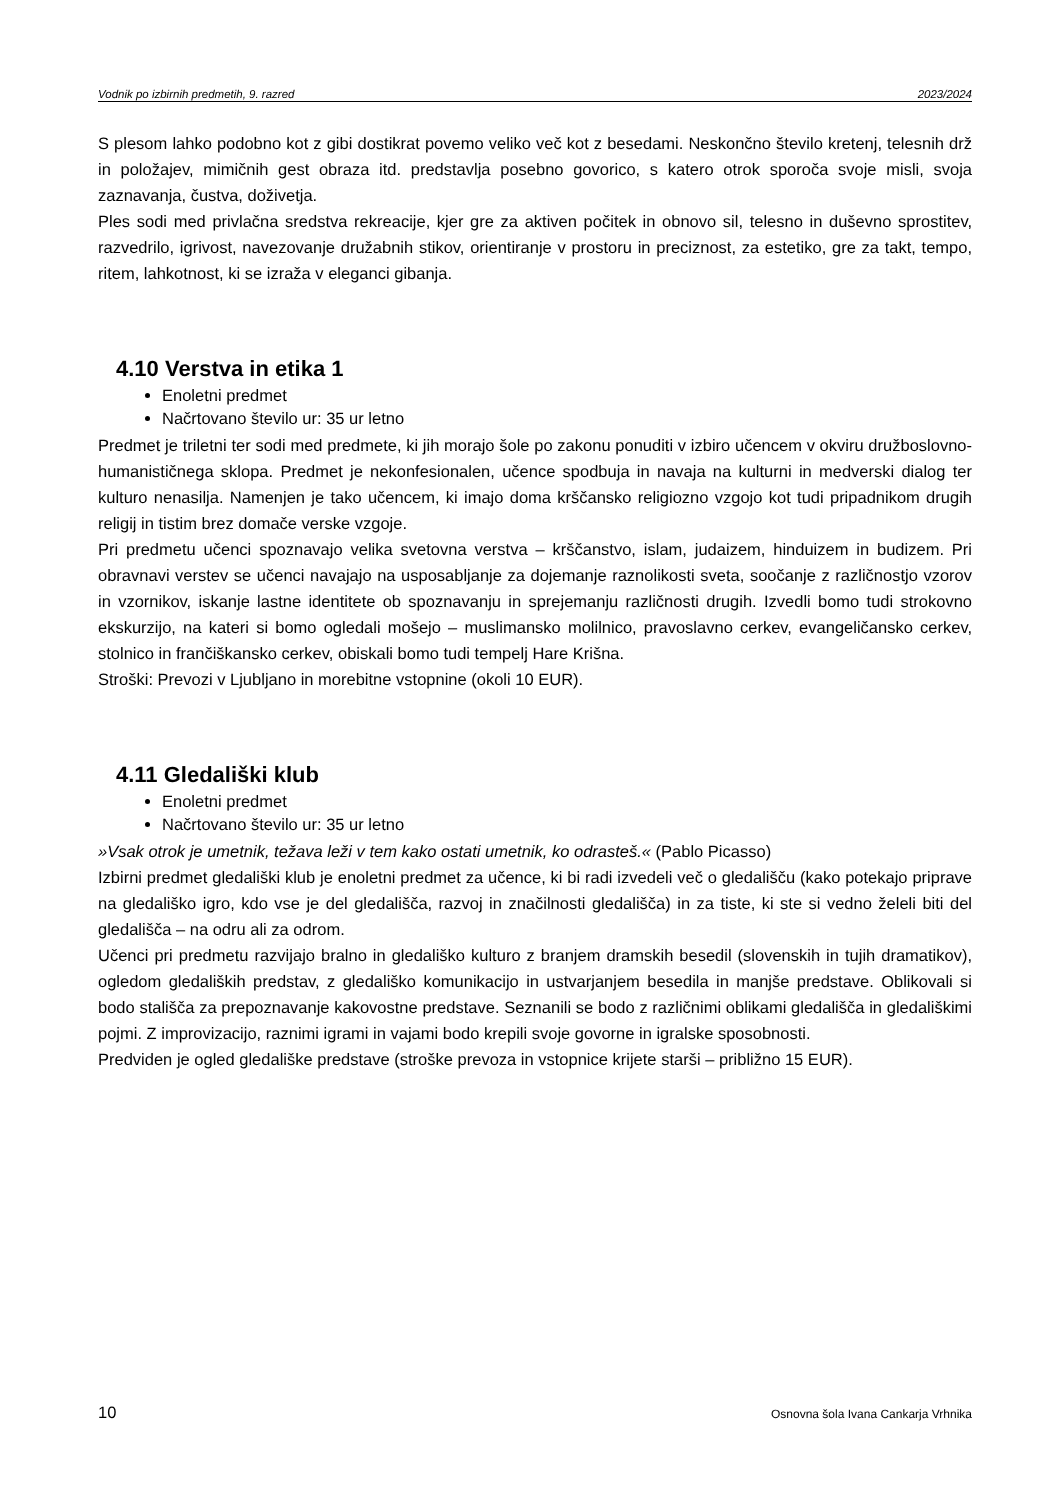Vodnik po izbirnih predmetih, 9. razred 2023/2024
S plesom lahko podobno kot z gibi dostikrat povemo veliko več kot z besedami. Neskončno število kretenj, telesnih drž in položajev, mimičnih gest obraza itd. predstavlja posebno govorico, s katero otrok sporoča svoje misli, svoja zaznavanja, čustva, doživetja.
Ples sodi med privlačna sredstva rekreacije, kjer gre za aktiven počitek in obnovo sil, telesno in duševno sprostitev, razvedrilo, igrivost, navezovanje družabnih stikov, orientiranje v prostoru in preciznost, za estetiko, gre za takt, tempo, ritem, lahkotnost, ki se izraža v eleganci gibanja.
4.10 Verstva in etika 1
Enoletni predmet
Načrtovano število ur: 35 ur letno
Predmet je triletni ter sodi med predmete, ki jih morajo šole po zakonu ponuditi v izbiro učencem v okviru družboslovno-humanističnega sklopa. Predmet je nekonfesionalen, učence spodbuja in navaja na kulturni in medverski dialog ter kulturo nenasilja. Namenjen je tako učencem, ki imajo doma krščansko religiozno vzgojo kot tudi pripadnikom drugih religij in tistim brez domače verske vzgoje.
Pri predmetu učenci spoznavajo velika svetovna verstva – krščanstvo, islam, judaizem, hinduizem in budizem. Pri obravnavi verstev se učenci navajajo na usposabljanje za dojemanje raznolikosti sveta, soočanje z različnostjo vzorov in vzornikov, iskanje lastne identitete ob spoznavanju in sprejemanju različnosti drugih. Izvedli bomo tudi strokovno ekskurzijo, na kateri si bomo ogledali mošejo – muslimansko molilnico, pravoslavno cerkev, evangeličansko cerkev, stolnico in frančiškansko cerkev, obiskali bomo tudi tempelj Hare Krišna.
Stroški: Prevozi v Ljubljano in morebitne vstopnine (okoli 10 EUR).
4.11 Gledališki klub
Enoletni predmet
Načrtovano število ur: 35 ur letno
»Vsak otrok je umetnik, težava leži v tem kako ostati umetnik, ko odrasteš.« (Pablo Picasso)
Izbirni predmet gledališki klub je enoletni predmet za učence, ki bi radi izvedeli več o gledališču (kako potekajo priprave na gledališko igro, kdo vse je del gledališča, razvoj in značilnosti gledališča) in za tiste, ki ste si vedno želeli biti del gledališča – na odru ali za odrom.
Učenci pri predmetu razvijajo bralno in gledališko kulturo z branjem dramskih besedil (slovenskih in tujih dramatikov), ogledom gledaliških predstav, z gledališko komunikacijo in ustvarjanjem besedila in manjše predstave. Oblikovali si bodo stališča za prepoznavanje kakovostne predstave. Seznanili se bodo z različnimi oblikami gledališča in gledališkimi pojmi. Z improvizacijo, raznimi igrami in vajami bodo krepili svoje govorne in igralske sposobnosti.
Predviden je ogled gledališke predstave (stroške prevoza in vstopnice krijete starši – približno 15 EUR).
10 Osnovna šola Ivana Cankarja Vrhnika